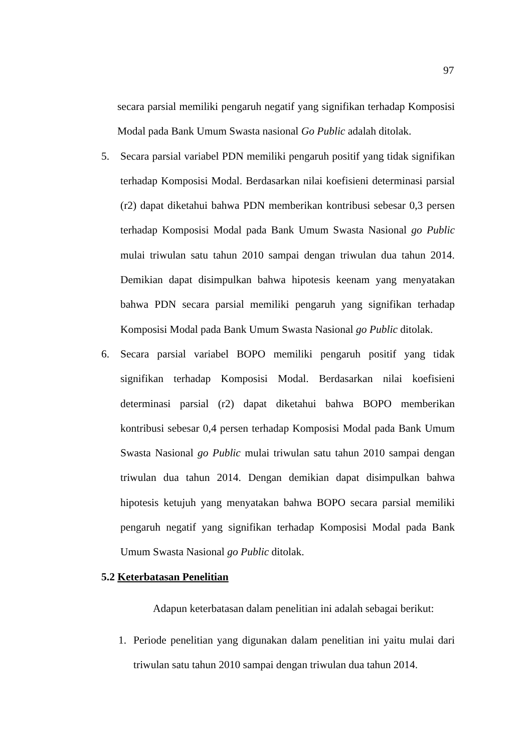97
secara parsial memiliki pengaruh negatif yang signifikan terhadap Komposisi Modal pada Bank Umum Swasta nasional Go Public adalah ditolak.
5. Secara parsial variabel PDN memiliki pengaruh positif yang tidak signifikan terhadap Komposisi Modal. Berdasarkan nilai koefisieni determinasi parsial (r2) dapat diketahui bahwa PDN memberikan kontribusi sebesar 0,3 persen terhadap Komposisi Modal pada Bank Umum Swasta Nasional go Public mulai triwulan satu tahun 2010 sampai dengan triwulan dua tahun 2014. Demikian dapat disimpulkan bahwa hipotesis keenam yang menyatakan bahwa PDN secara parsial memiliki pengaruh yang signifikan terhadap Komposisi Modal pada Bank Umum Swasta Nasional go Public ditolak.
6. Secara parsial variabel BOPO memiliki pengaruh positif yang tidak signifikan terhadap Komposisi Modal. Berdasarkan nilai koefisieni determinasi parsial (r2) dapat diketahui bahwa BOPO memberikan kontribusi sebesar 0,4 persen terhadap Komposisi Modal pada Bank Umum Swasta Nasional go Public mulai triwulan satu tahun 2010 sampai dengan triwulan dua tahun 2014. Dengan demikian dapat disimpulkan bahwa hipotesis ketujuh yang menyatakan bahwa BOPO secara parsial memiliki pengaruh negatif yang signifikan terhadap Komposisi Modal pada Bank Umum Swasta Nasional go Public ditolak.
5.2 Keterbatasan Penelitian
Adapun keterbatasan dalam penelitian ini adalah sebagai berikut:
1. Periode penelitian yang digunakan dalam penelitian ini yaitu mulai dari triwulan satu tahun 2010 sampai dengan triwulan dua tahun 2014.